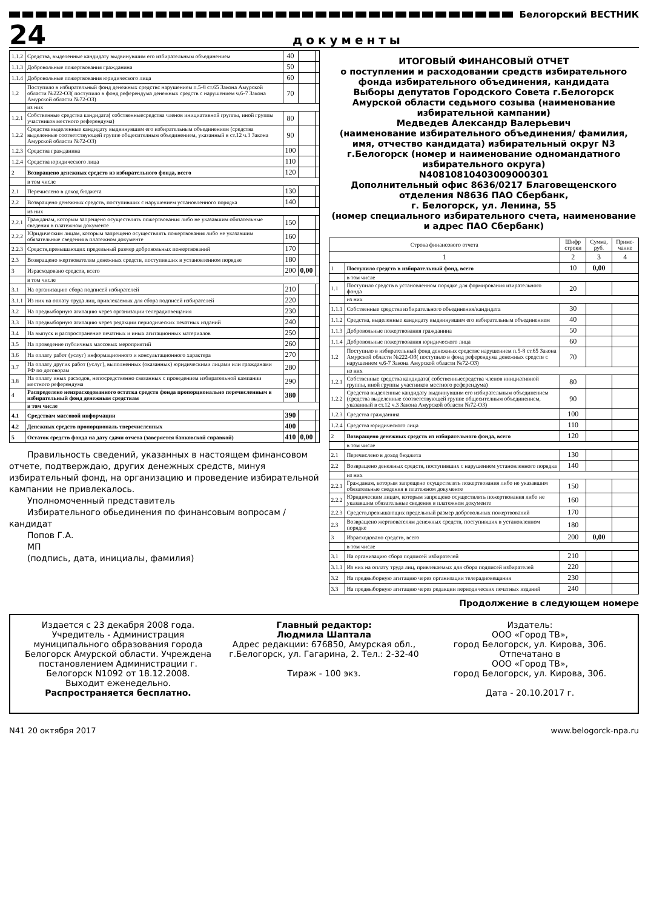Белогорский ВЕСТНИК
24
документы
| 1.1.2 | Средства, выделенные кандидату выдвинувшим его избирательным объединением | 40 | | |
| 1.1.3 | Добровольные пожертвования гражданина | 50 | | |
| 1.1.4 | Добровольные пожертвования юридического лица | 60 | | |
| 1.2 | Поступило в избирательный фонд денежных средствс нарушением п.5-8 ст.65 Закона Амурской области №222-ОЗ( поступило в фонд референдума денежных средств с нарушением ч.6-7 Закона Амурской области №72-ОЗ) | 70 | | |
| | из них | | | |
| 1.2.1 | Собственные средства кандидата( собственныесредства членов инициативной группы, иной группы участников местного референдума) | 80 | | |
| 1.2.2 | Средства выделенные кандидату выдвинувшим его избирательным объединением (средства выделенные соответствующей группе общесителным объединением, указанный в ст.12 ч.3 Закона Амурской области №72-ОЗ) | 90 | | |
| 1.2.3 | Средства гражданина | 100 | | |
| 1.2.4 | Средства юридического лица | 110 | | |
| 2 | Возвращено денежных средств из избирательного фонда, всего | 120 | | |
| | в том числе | | | |
| 2.1 | Перечислено в доход бюджета | 130 | | |
| 2.2 | Возвращено денежных средств, поступивших с нарушением установленного порядка | 140 | | |
| | из них | | | |
| 2.2.1 | Гражданам, которым запрещено осуществлять пожертвования либо не указавшим обязательные сведения в платежном документе | 150 | | |
| 2.2.2 | Юридическим лицам, которым запрещено осуществлять пожертвования либо не указавшим обязательные сведения в платежном документе | 160 | | |
| 2.2.3 | Средств,превышающих предельный размер добровольных пожертвований | 170 | | |
| 2.3 | Возвращено жертвователям денежных средств, поступивших в установленном порядке | 180 | | |
| 3 | Израсходовано средств, всего | 200 | 0,00 | |
| | в том числе | | | |
| 3.1 | На организацию сбора подписей избирателей | 210 | | |
| 3.1.1 | Из них на оплату труда лиц, привлекаемых для сбора подписей избирателей | 220 | | |
| 3.2 | На предвыборную агитацию через организации телерадиовещания | 230 | | |
| 3.3 | На предвыборную агитацию через редакции периодических печатных изданий | 240 | | |
| 3.4 | На выпуск и распространение печатных и иных агитационных материалов | 250 | | |
| 3.5 | На проведение публичных массовых мероприятий | 260 | | |
| 3.6 | На оплату работ (услуг) информационного и консультационного характера | 270 | | |
| 3.7 | На оплату других работ (услуг), выполненных (оказанных) юридическими лицами или гражданами РФ по договорам | 280 | | |
| 3.8 | На оплату иных расходов, непосредственно связанных с проведением избирательной кампании местного референдума | 290 | | |
| 4 | Распределено неизрасходованного остатка средств фонда пропорционально перечисленным в избирательный фонд денежным средствам | 380 | | |
| | в том числе | | | |
| 4.1 | Средствам массовой информации | 390 | | |
| 4.2 | Денежных средств пропорциональ тперечисленных | 400 | | |
| 5 | Остаток средств фонда на дату сдачи отчета (заверяется банковской справкой) | 410 | 0,00 | |
Правильность сведений, указанных в настоящем финансовом отчете, подтверждаю, других денежных средств, минуя избирательный фонд, на организацию и проведение избирательной кампании не привлекалось.
Уполномоченный представитель
Избирательного обьединения по финансовым вопросам / кандидат
Попов Г.А.
МП
(подпись, дата, инициалы, фамилия)
ИТОГОВЫЙ ФИНАНСОВЫЙ ОТЧЕТ
о поступлении и расходовании средств избирательного фонда избирательного объединения, кандидата
Выборы депутатов Городского Совета г.Белогорск Амурской области седьмого созыва (наименование избирательной кампании)
Медведев Александр Валерьевич
(наименование избирательного объединения/ фамилия, имя, отчество кандидата) избирательный округ N3 г.Белогорск (номер и наименование одномандатного избирательного округа)
N40810810403009000301
Дополнительный офис 8636/0217 Благовещенского отделения N8636 ПАО Сбербанк,
г. Белогорск, ул. Ленина, 55
(номер специального избирательного счета, наименование и адрес ПАО Сбербанк)
| Строка финансового отчета | | Шифр строки | Сумма, руб. | Приме-чание |
| --- | --- | --- | --- | --- |
| 1 | | 2 | 3 | 4 |
| 1 | Поступило средств в избирательный фонд, всего | 10 | 0,00 | |
| | в том числе | | | |
| 1.1 | Поступило средств в установленном порядке для формирования изирательного фонда | 20 | | |
| | из них | | | |
| 1.1.1 | Собственные средства избирательного обьединения/кандидата | 30 | | |
| 1.1.2 | Средства, выделенные кандидату выдвинувшим его избирательным объединением | 40 | | |
| 1.1.3 | Добровольные пожертвования гражданина | 50 | | |
| 1.1.4 | Добровольные пожертвования юридического лица | 60 | | |
| 1.2 | Поступило в избирательный фонд денежных средствс нарушением п.5-8 ст.65 Закона Амурской области №222-ОЗ( поступило в фонд референдума денежных средств с нарушением ч.6-7 Закона Амурской области №72-ОЗ) | 70 | | |
| | из них | | | |
| 1.2.1 | Собственные средства кандидата( собственныесредства членов инициативной группы, иной группы участников местного референдума) | 80 | | |
| 1.2.2 | Средства выделенные кандидату выдвинувшим его избирательным объединением (средства выделенные соответствующей группе общесителным объединением, указанный в ст.12 ч.3 Закона Амурской области №72-ОЗ) | 90 | | |
| 1.2.3 | Средства гражданина | 100 | | |
| 1.2.4 | Средства юридического лица | 110 | | |
| 2 | Возвращено денежных средств из избирательного фонда, всего | 120 | | |
| | в том числе | | | |
| 2.1 | Перечислено в доход бюджета | 130 | | |
| 2.2 | Возвращено денежных средств, поступивших с нарушением установленного порядка | 140 | | |
| | из них | | | |
| 2.2.1 | Гражданам, которым запрещено осуществлять пожертвования либо не указавшим обязательные сведения в платежном документе | 150 | | |
| 2.2.2 | Юридическим лицам, которым запрещено осуществлять пожертвования либо не указавшим обязательные сведения в платежном документе | 160 | | |
| 2.2.3 | Средств,превышающих предельный размер добровольных пожертвований | 170 | | |
| 2.3 | Возвращено жертвователям денежных средств, поступивших в установленном порядке | 180 | | |
| 3 | Израсходовано средств, всего | 200 | 0,00 | |
| | в том числе | | | |
| 3.1 | На организацию сбора подписей избирателей | 210 | | |
| 3.1.1 | Из них на оплату труда лиц, привлекаемых для сбора подписей избирателей | 220 | | |
| 3.2 | На предвыборную агитацию через организации телерадиовещания | 230 | | |
| 3.3 | На предвыборную агитацию через редакции периодических печатных изданий | 240 | | |
Продолжение в следующем номере
Издается с 23 декабря 2008 года. Учредитель - Администрация муниципального образования города Белогорск Амурской области. Учреждена постановлением Администрации г. Белогорск N1092 от 18.12.2008.
Выходит еженедельно.
Распространяется бесплатно.
Главный редактор:
Людмила Шаптала
Адрес редакции: 676850, Амурская обл., г.Белогорск, ул. Гагарина, 2. Тел.: 2-32-40
Тираж - 100 экз.
Издатель:
ООО «Город ТВ»,
город Белогорск, ул. Кирова, 306.
Отпечатано в
ООО «Город ТВ»,
город Белогорск, ул. Кирова, 306.
Дата - 20.10.2017 г.
N41 20 октября 2017 www.belogorck-npa.ru